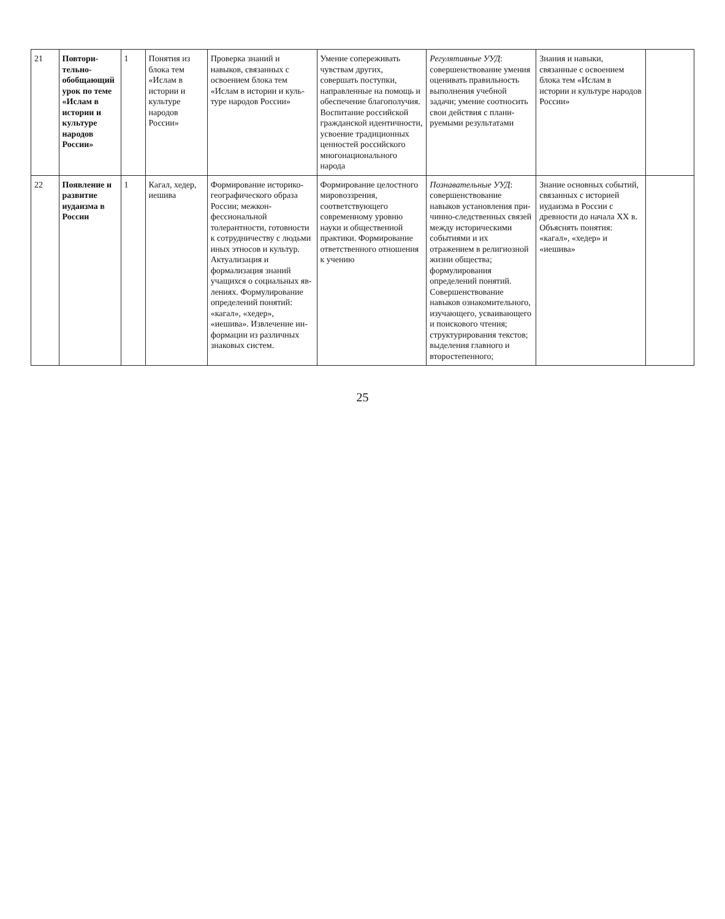| 21 | Повтори­тельно-обобщаю­щий урок по теме «Ислам в истории и культуре народов России» | 1 | Понятия из бло­ка тем «Ислам в истории и культуре народов России» | Проверка знаний и навыков, связан­ных с освоением блока тем «Ислам в истории и куль­туре народов России» | Умение сопере­живать чувствам других, совершать поступки, направ­ленные на помощь и обеспечение бла­гополучия. Воспитание рос­сийской граждан­ской идентичности, усвоение традици­онных ценностей российского мно­гонационального народа | Регулятивные УУД : совершенствование умения оценивать правильность вы­полнения учебной задачи; умение соотносить свои действия с плани­руемыми результа­тами | Знания и навыки, связанные с осво­ением блока тем «Ислам в истории и культуре народов России» | |
| 22 | Появление и развитие иудаизма в России | 1 | Кагал, хедер, иешива | Формирование историко-геогра­фического образа России; межкон­фессиональной толерантности, готовности к сотрудничеству с людьми иных этносов и культур. Актуализация и формализация знаний учащихся о социальных яв­лениях. Формулирование определений по­нятий: «кагал», «хедер», «иешива». Извлечение ин­формации из раз­личных знаковых систем. | Формирование целостного мировоззрения, соответствующе­го современному уровню науки и общественной практики. Формирование от­ветственного отно­шения к учению | Познавательные УУД : совершенст­вование навыков установления при­чинно-следствен­ных связей между историческими событиями и их отражением в религиозной жизни общества; формулирования определений поня­тий. Совершенст­вование навыков ознакомительного, изучающего, ус­ваивающего и по­искового чтения; структурирования текстов; выделения главного и второ­степенного; | Знание основных событий, связан­ных с историей иудаизма в России с древности до начала XX в. Объ­яснять понятия: «кагал», «хедер» и «иешива» | |
25